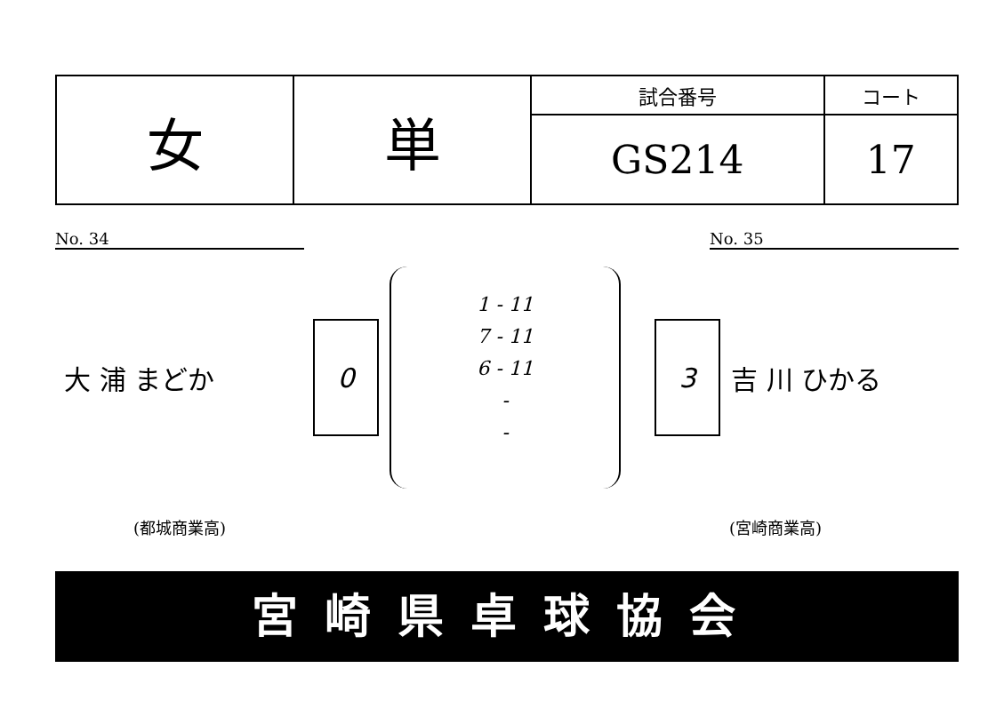| 女 | 単 | 試合番号 | コート |
| | | GS214 | 17 |
No. 34 No. 35
大 浦 まどか
0 3
吉 川 ひかる
1 - 11
7 - 11
6 - 11
-
-
(都城商業高) (宮崎商業高)
宮崎県卓球協会